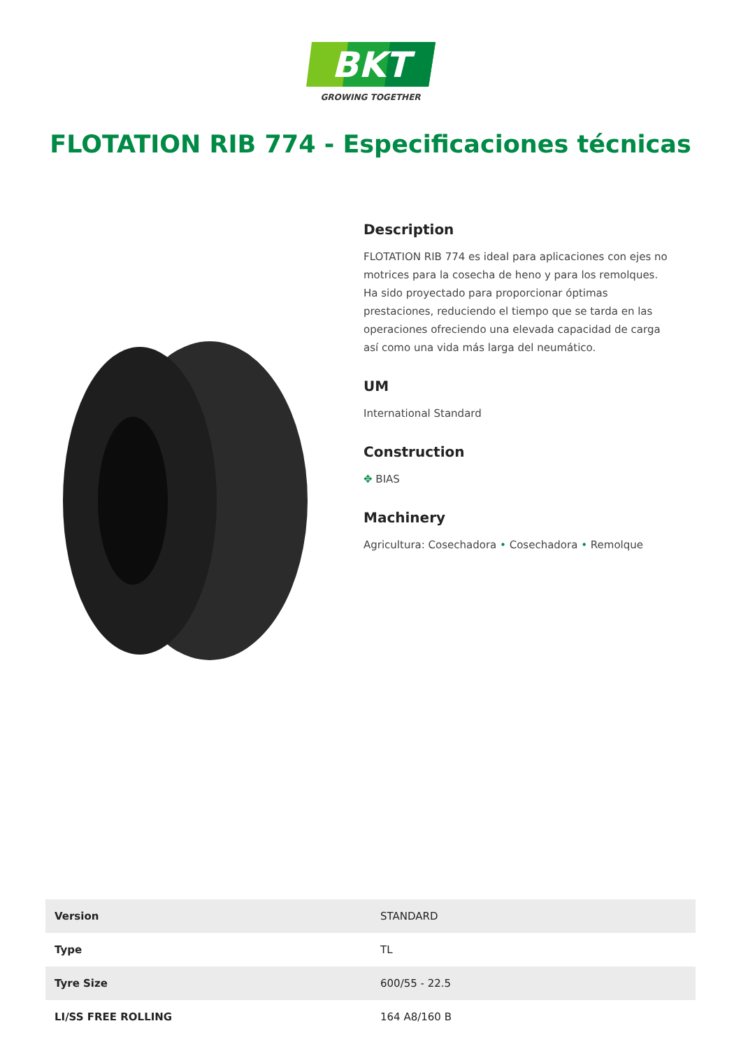BKT
GROWING TOGETHER
FLOTATION RIB 774 - Especificaciones técnicas
Description
FLOTATION RIB 774 es ideal para aplicaciones con ejes no motrices para la cosecha de heno y para los remolques. Ha sido proyectado para proporcionar óptimas prestaciones, reduciendo el tiempo que se tarda en las operaciones ofreciendo una elevada capacidad de carga así como una vida más larga del neumático.
UM
International Standard
Construction
✥ BIAS
Machinery
Agricultura: Cosechadora • Cosechadora • Remolque
| Version | STANDARD |
| Type | TL |
| Tyre Size | 600/55 - 22.5 |
| LI/SS FREE ROLLING | 164 A8/160 B |